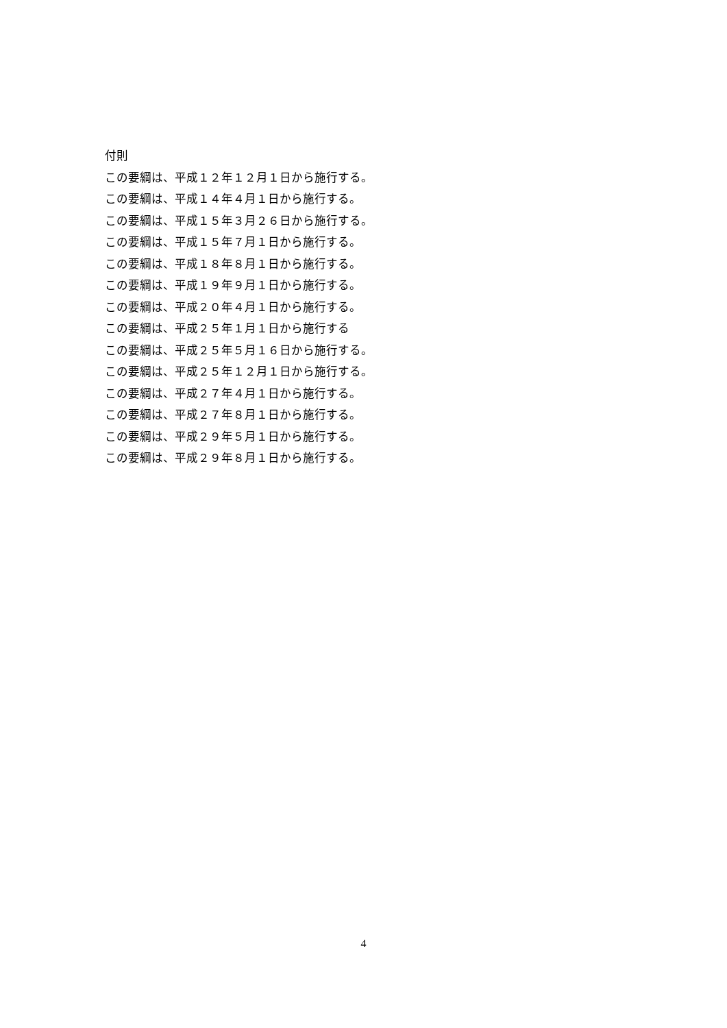付則
この要綱は、平成１２年１２月１日から施行する。
この要綱は、平成１４年４月１日から施行する。
この要綱は、平成１５年３月２６日から施行する。
この要綱は、平成１５年７月１日から施行する。
この要綱は、平成１８年８月１日から施行する。
この要綱は、平成１９年９月１日から施行する。
この要綱は、平成２０年４月１日から施行する。
この要綱は、平成２５年１月１日から施行する
この要綱は、平成２５年５月１６日から施行する。
この要綱は、平成２５年１２月１日から施行する。
この要綱は、平成２７年４月１日から施行する。
この要綱は、平成２７年８月１日から施行する。
この要綱は、平成２９年５月１日から施行する。
この要綱は、平成２９年８月１日から施行する。
4